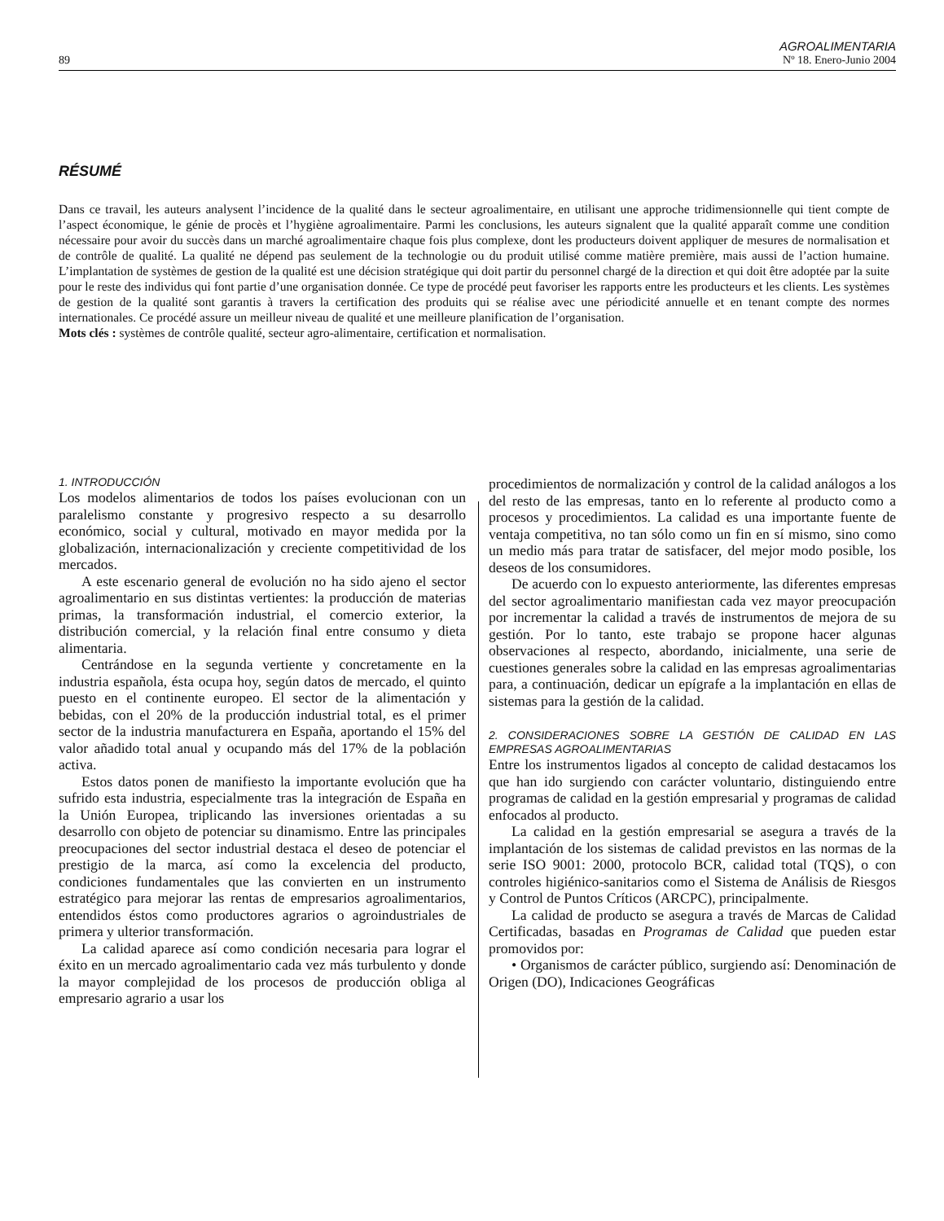89 AGROALIMENTARIA
Nº 18. Enero-Junio 2004
RÉSUMÉ
Dans ce travail, les auteurs analysent l’incidence de la qualité dans le secteur agroalimentaire, en utilisant une approche tridimensionnelle qui tient compte de l’aspect économique, le génie de procès et l’hygiène agroalimentaire. Parmi les conclusions, les auteurs signalent que la qualité apparaît comme une condition nécessaire pour avoir du succès dans un marché agroalimentaire chaque fois plus complexe, dont les producteurs doivent appliquer de mesures de normalisation et de contrôle de qualité. La qualité ne dépend pas seulement de la technologie ou du produit utilisé comme matière première, mais aussi de l’action humaine. L’implantation de systèmes de gestion de la qualité est une décision stratégique qui doit partir du personnel chargé de la direction et qui doit être adoptée par la suite pour le reste des individus qui font partie d’une organisation donnée. Ce type de procédé peut favoriser les rapports entre les producteurs et les clients. Les systèmes de gestion de la qualité sont garantis à travers la certification des produits qui se réalise avec une périodicité annuelle et en tenant compte des normes internationales. Ce procédé assure un meilleur niveau de qualité et une meilleure planification de l’organisation.
Mots clés : systèmes de contrôle qualité, secteur agro-alimentaire, certification et normalisation.
1. INTRODUCCIÓN
Los modelos alimentarios de todos los países evolucionan con un paralelismo constante y progresivo respecto a su desarrollo económico, social y cultural, motivado en mayor medida por la globalización, internacionalización y creciente competitividad de los mercados.
A este escenario general de evolución no ha sido ajeno el sector agroalimentario en sus distintas vertientes: la producción de materias primas, la transformación industrial, el comercio exterior, la distribución comercial, y la relación final entre consumo y dieta alimentaria.
Centrándose en la segunda vertiente y concretamente en la industria española, ésta ocupa hoy, según datos de mercado, el quinto puesto en el continente europeo. El sector de la alimentación y bebidas, con el 20% de la producción industrial total, es el primer sector de la industria manufacturera en España, aportando el 15% del valor añadido total anual y ocupando más del 17% de la población activa.
Estos datos ponen de manifiesto la importante evolución que ha sufrido esta industria, especialmente tras la integración de España en la Unión Europea, triplicando las inversiones orientadas a su desarrollo con objeto de potenciar su dinamismo. Entre las principales preocupaciones del sector industrial destaca el deseo de potenciar el prestigio de la marca, así como la excelencia del producto, condiciones fundamentales que las convierten en un instrumento estratégico para mejorar las rentas de empresarios agroalimentarios, entendidos éstos como productores agrarios o agroindustriales de primera y ulterior transformación.
La calidad aparece así como condición necesaria para lograr el éxito en un mercado agroalimentario cada vez más turbulento y donde la mayor complejidad de los procesos de producción obliga al empresario agrario a usar los
procedimientos de normalización y control de la calidad análogos a los del resto de las empresas, tanto en lo referente al producto como a procesos y procedimientos. La calidad es una importante fuente de ventaja competitiva, no tan sólo como un fin en sí mismo, sino como un medio más para tratar de satisfacer, del mejor modo posible, los deseos de los consumidores.
De acuerdo con lo expuesto anteriormente, las diferentes empresas del sector agroalimentario manifiestan cada vez mayor preocupación por incrementar la calidad a través de instrumentos de mejora de su gestión. Por lo tanto, este trabajo se propone hacer algunas observaciones al respecto, abordando, inicialmente, una serie de cuestiones generales sobre la calidad en las empresas agroalimentarias para, a continuación, dedicar un epígrafe a la implantación en ellas de sistemas para la gestión de la calidad.
2. CONSIDERACIONES SOBRE LA GESTIÓN DE CALIDAD EN LAS EMPRESAS AGROALIMENTARIAS
Entre los instrumentos ligados al concepto de calidad destacamos los que han ido surgiendo con carácter voluntario, distinguiendo entre programas de calidad en la gestión empresarial y programas de calidad enfocados al producto.
La calidad en la gestión empresarial se asegura a través de la implantación de los sistemas de calidad previstos en las normas de la serie ISO 9001: 2000, protocolo BCR, calidad total (TQS), o con controles higiénico-sanitarios como el Sistema de Análisis de Riesgos y Control de Puntos Críticos (ARCPC), principalmente.
La calidad de producto se asegura a través de Marcas de Calidad Certificadas, basadas en Programas de Calidad que pueden estar promovidos por:
• Organismos de carácter público, surgiendo así: Denominación de Origen (DO), Indicaciones Geográficas